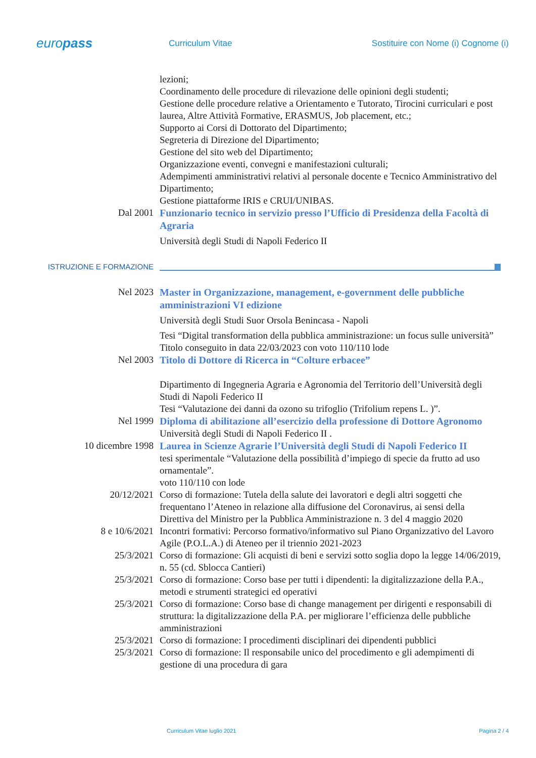europass
Curriculum Vitae
Sostituire con Nome (i) Cognome (i)
lezioni;
Coordinamento delle procedure di rilevazione delle opinioni degli studenti;
Gestione delle procedure relative a Orientamento e Tutorato, Tirocini curriculari e post laurea, Altre Attività Formative, ERASMUS, Job placement, etc.;
Supporto ai Corsi di Dottorato del Dipartimento;
Segreteria di Direzione del Dipartimento;
Gestione del sito web del Dipartimento;
Organizzazione eventi, convegni e manifestazioni culturali;
Adempimenti amministrativi relativi al personale docente e Tecnico Amministrativo del Dipartimento;
Gestione piattaforme IRIS e CRUI/UNIBAS.
Dal 2001 Funzionario tecnico in servizio presso l’Ufficio di Presidenza della Facoltà di Agraria
Università degli Studi di Napoli Federico II
ISTRUZIONE E FORMAZIONE
Nel 2023 Master in Organizzazione, management, e-government delle pubbliche amministrazioni VI edizione
Università degli Studi Suor Orsola Benincasa - Napoli
Tesi “Digital transformation della pubblica amministrazione: un focus sulle università”
Titolo conseguito in data 22/03/2023 con voto 110/110 lode
Nel 2003 Titolo di Dottore di Ricerca in “Colture erbacee”
Dipartimento di Ingegneria Agraria e Agronomia del Territorio dell’Università degli Studi di Napoli Federico II
Tesi “Valutazione dei danni da ozono su trifoglio (Trifolium repens L. )”.
Nel 1999 Diploma di abilitazione all’esercizio della professione di Dottore Agronomo
Università degli Studi di Napoli Federico II .
10 dicembre 1998 Laurea in Scienze Agrarie l’Università degli Studi di Napoli Federico II
tesi sperimentale “Valutazione della possibilità d’impiego di specie da frutto ad uso ornamentale”.
voto 110/110 con lode
20/12/2021 Corso di formazione: Tutela della salute dei lavoratori e degli altri soggetti che frequentano l’Ateneo in relazione alla diffusione del Coronavirus, ai sensi della Direttiva del Ministro per la Pubblica Amministrazione n. 3 del 4 maggio 2020
8 e 10/6/2021 Incontri formativi: Percorso formativo/informativo sul Piano Organizzativo del Lavoro Agile (P.O.L.A.) di Ateneo per il triennio 2021-2023
25/3/2021 Corso di formazione: Gli acquisti di beni e servizi sotto soglia dopo la legge 14/06/2019, n. 55 (cd. Sblocca Cantieri)
25/3/2021 Corso di formazione: Corso base per tutti i dipendenti: la digitalizzazione della P.A., metodi e strumenti strategici ed operativi
25/3/2021 Corso di formazione: Corso base di change management per dirigenti e responsabili di struttura: la digitalizzazione della P.A. per migliorare l’efficienza delle pubbliche amministrazioni
25/3/2021 Corso di formazione: I procedimenti disciplinari dei dipendenti pubblici
25/3/2021 Corso di formazione: Il responsabile unico del procedimento e gli adempimenti di gestione di una procedura di gara
Curriculum Vitae luglio 2021 Pagina 2 / 4